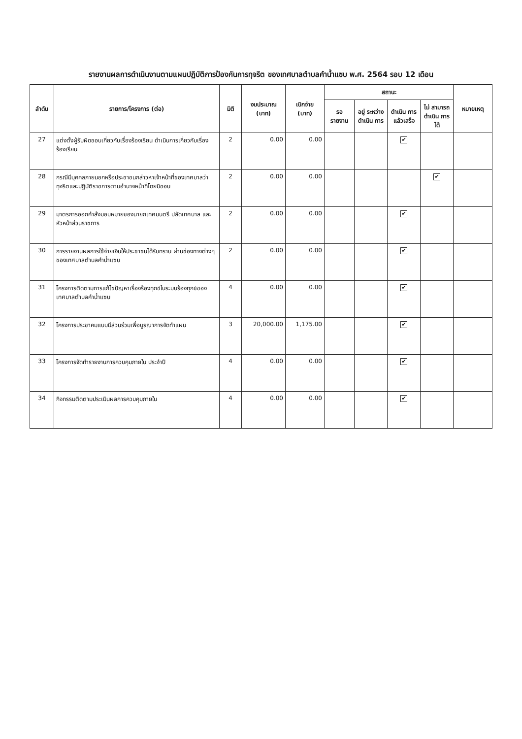รายงานผลการดำเนินงานตามแผนปฏิบัติการป้องกันการทุจริต ของเทศบาลตำบลคำน้ำแซบ พ.ศ. 2564 รอบ 12 เดือน
| ลำดับ | รายการ/โครงการ (ต่อ) | มิติ | งบประมาณ (บาท) | เบิกจ่าย (บาท) | สถานะ | | | | หมายเหตุ |
| --- | --- | --- | --- | --- | --- | --- | --- | --- | --- |
| | | | | | รอ รายงาน | อยู่ ระหว่าง ดำเนิน การ | ดำเนิน การ แล้วเสร็จ | ไม่ สามารถ ดำเนิน การได้ | |
| 27 | แต่งตั้งผู้รับผิดชอบเกี่ยวกับเรื่องร้องเรียน ดำเนินการเกี่ยวกับเรื่องร้องเรียน | 2 | 0.00 | 0.00 | | | ✔ | | |
| 28 | กรณีมีบุคคลภายนอกหรือประชาชนกล่าวหาเจ้าหน้าที่ของเทศบาลว่าทุจริตและปฏิบัติราชการตามอำนาจหน้าที่โดยมิชอบ | 2 | 0.00 | 0.00 | | | | ✔ | |
| 29 | มาตรการออกคำสั่งมอบหมายของนายกเทศมนตรี ปลัดเทศบาล และหัวหน้าส่วนราชการ | 2 | 0.00 | 0.00 | | | ✔ | | |
| 30 | การรายงานผลการใช้จ่ายเงินให้ประชาชนได้รับทราบ ผ่านช่องทางต่างๆของเทศบาลตำบลคำน้ำแซบ | 2 | 0.00 | 0.00 | | | ✔ | | |
| 31 | โครงการติดตามการแก้ไขปัญหาเรื่องร้องทุกข์ในระบบร้องทุกข์ของเทศบาลตำบลคำน้ำแซบ | 4 | 0.00 | 0.00 | | | ✔ | | |
| 32 | โครงการประชาคมแบบมีส่วนร่วมเพื่อบูรณาการจัดทำแผน | 3 | 20,000.00 | 1,175.00 | | | ✔ | | |
| 33 | โครงการจัดทำรายงานการควบคุมภายใน ประจำปี | 4 | 0.00 | 0.00 | | | ✔ | | |
| 34 | กิจกรรมติดตามประเมินผลการควบคุมภายใน | 4 | 0.00 | 0.00 | | | ✔ | | |